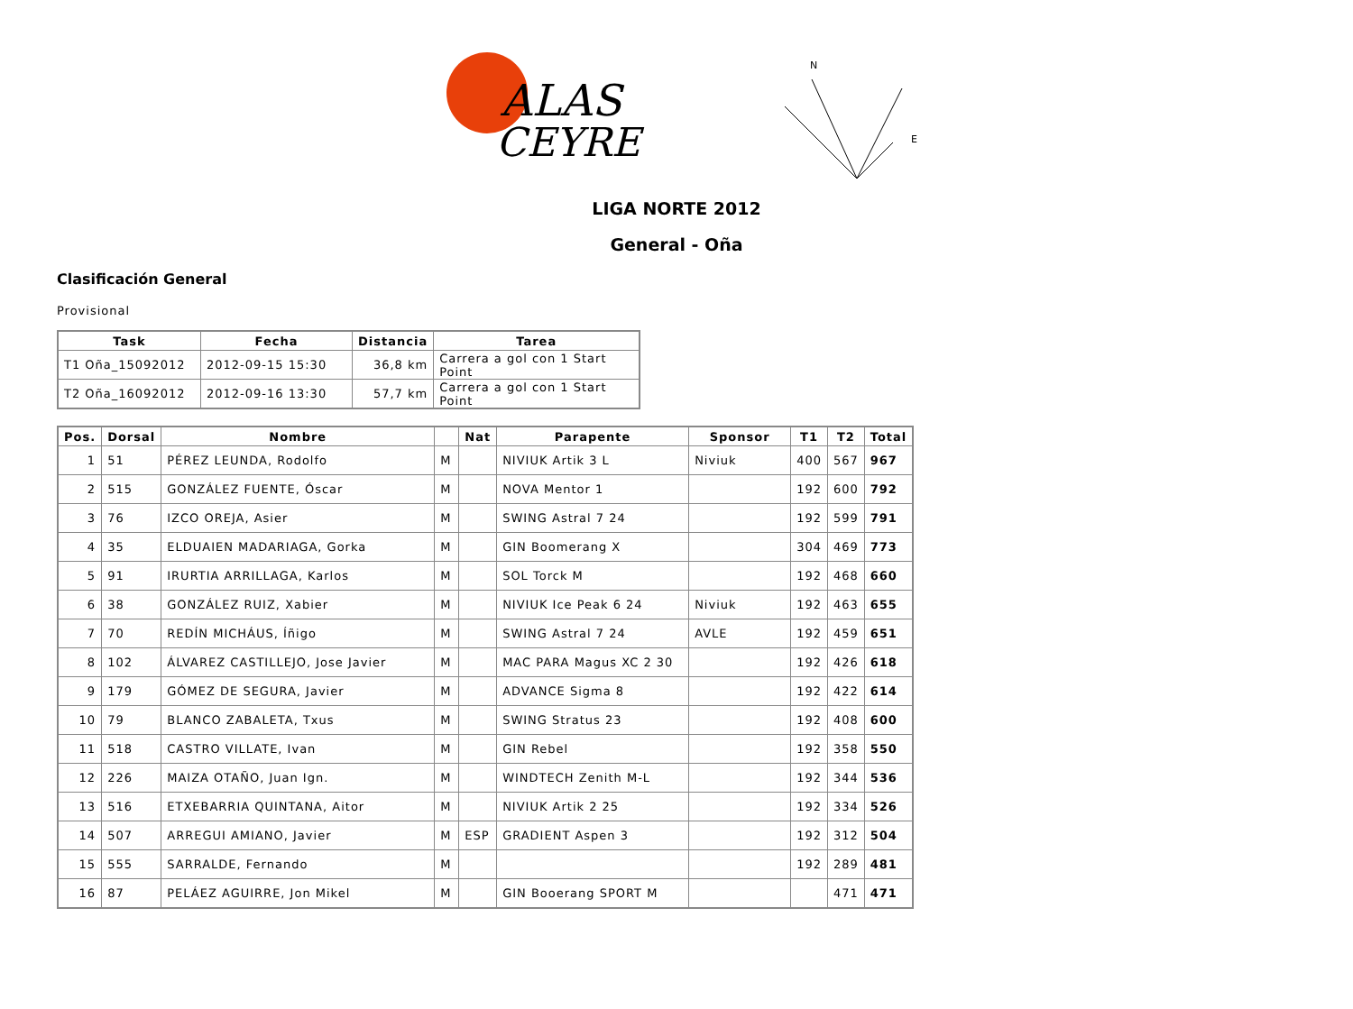ALAS
CEYRE
N
E
LIGA NORTE 2012
General - Oña
Clasificación General
Provisional
| Task | Fecha | Distancia | Tarea |
| --- | --- | --- | --- |
| T1 Oña_15092012 | 2012-09-15 15:30 | 36,8 km | Carrera a gol con 1 Start Point |
| T2 Oña_16092012 | 2012-09-16 13:30 | 57,7 km | Carrera a gol con 1 Start Point |
| Pos. | Dorsal | Nombre | | Nat | Parapente | Sponsor | T1 | T2 | Total |
| --- | --- | --- | --- | --- | --- | --- | --- | --- | --- |
| 1 | 51 | PÉREZ LEUNDA, Rodolfo | M | | NIVIUK Artik 3 L | Niviuk | 400 | 567 | 967 |
| 2 | 515 | GONZÁLEZ FUENTE, Óscar | M | | NOVA Mentor 1 | | 192 | 600 | 792 |
| 3 | 76 | IZCO OREJA, Asier | M | | SWING Astral 7 24 | | 192 | 599 | 791 |
| 4 | 35 | ELDUAIEN MADARIAGA, Gorka | M | | GIN Boomerang X | | 304 | 469 | 773 |
| 5 | 91 | IRURTIA ARRILLAGA, Karlos | M | | SOL Torck M | | 192 | 468 | 660 |
| 6 | 38 | GONZÁLEZ RUIZ, Xabier | M | | NIVIUK Ice Peak 6 24 | Niviuk | 192 | 463 | 655 |
| 7 | 70 | REDÍN MICHÁUS, Íñigo | M | | SWING Astral 7 24 | AVLE | 192 | 459 | 651 |
| 8 | 102 | ÁLVAREZ CASTILLEJO, Jose Javier | M | | MAC PARA Magus XC 2 30 | | 192 | 426 | 618 |
| 9 | 179 | GÓMEZ DE SEGURA, Javier | M | | ADVANCE Sigma 8 | | 192 | 422 | 614 |
| 10 | 79 | BLANCO ZABALETA, Txus | M | | SWING Stratus 23 | | 192 | 408 | 600 |
| 11 | 518 | CASTRO VILLATE, Ivan | M | | GIN Rebel | | 192 | 358 | 550 |
| 12 | 226 | MAIZA OTAÑO, Juan Ign. | M | | WINDTECH Zenith M-L | | 192 | 344 | 536 |
| 13 | 516 | ETXEBARRIA QUINTANA, Aitor | M | | NIVIUK Artik 2 25 | | 192 | 334 | 526 |
| 14 | 507 | ARREGUI AMIANO, Javier | M | ESP | GRADIENT Aspen 3 | | 192 | 312 | 504 |
| 15 | 555 | SARRALDE, Fernando | M | | | | 192 | 289 | 481 |
| 16 | 87 | PELÁEZ AGUIRRE, Jon Mikel | M | | GIN Booerang SPORT M | | | 471 | 471 |